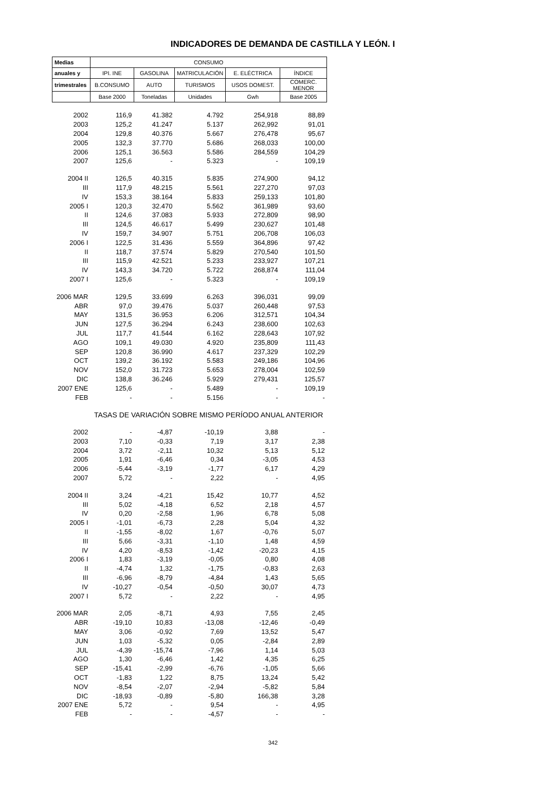INDICADORES DE DEMANDA DE CASTILLA Y LEÓN. I
| Medias | CONSUMO | | | | |
| --- | --- | --- | --- | --- | --- |
| anuales y | IPI. INE | GASOLINA | MATRICULACIÓN | E. ELÉCTRICA | ÍNDICE |
| trimestrales | B.CONSUMO | AUTO | TURISMOS | USOS DOMEST. | COMERC. MENOR |
| | Base 2000 | Toneladas | Unidades | Gwh | Base 2005 |
| 2002 | 116,9 | 41.382 | 4.792 | 254,918 | 88,89 |
| 2003 | 125,2 | 41.247 | 5.137 | 262,992 | 91,01 |
| 2004 | 129,8 | 40.376 | 5.667 | 276,478 | 95,67 |
| 2005 | 132,3 | 37.770 | 5.686 | 268,033 | 100,00 |
| 2006 | 125,1 | 36.563 | 5.586 | 284,559 | 104,29 |
| 2007 | 125,6 | - | 5.323 | - | 109,19 |
| 2004 II | 126,5 | 40.315 | 5.835 | 274,900 | 94,12 |
| III | 117,9 | 48.215 | 5.561 | 227,270 | 97,03 |
| IV | 153,3 | 38.164 | 5.833 | 259,133 | 101,80 |
| 2005 I | 120,3 | 32.470 | 5.562 | 361,989 | 93,60 |
| II | 124,6 | 37.083 | 5.933 | 272,809 | 98,90 |
| III | 124,5 | 46.617 | 5.499 | 230,627 | 101,48 |
| IV | 159,7 | 34.907 | 5.751 | 206,708 | 106,03 |
| 2006 I | 122,5 | 31.436 | 5.559 | 364,896 | 97,42 |
| II | 118,7 | 37.574 | 5.829 | 270,540 | 101,50 |
| III | 115,9 | 42.521 | 5.233 | 233,927 | 107,21 |
| IV | 143,3 | 34.720 | 5.722 | 268,874 | 111,04 |
| 2007 I | 125,6 | - | 5.323 | - | 109,19 |
| 2006 MAR | 129,5 | 33.699 | 6.263 | 396,031 | 99,09 |
| ABR | 97,0 | 39.476 | 5.037 | 260,448 | 97,53 |
| MAY | 131,5 | 36.953 | 6.206 | 312,571 | 104,34 |
| JUN | 127,5 | 36.294 | 6.243 | 238,600 | 102,63 |
| JUL | 117,7 | 41.544 | 6.162 | 228,643 | 107,92 |
| AGO | 109,1 | 49.030 | 4.920 | 235,809 | 111,43 |
| SEP | 120,8 | 36.990 | 4.617 | 237,329 | 102,29 |
| OCT | 139,2 | 36.192 | 5.583 | 249,186 | 104,96 |
| NOV | 152,0 | 31.723 | 5.653 | 278,004 | 102,59 |
| DIC | 138,8 | 36.246 | 5.929 | 279,431 | 125,57 |
| 2007 ENE | 125,6 | - | 5.489 | - | 109,19 |
| FEB | - | - | 5.156 | - | - |
| | TASAS DE VARIACIÓN SOBRE MISMO PERÍODO ANUAL ANTERIOR | | | | |
| 2002 | - | -4,87 | -10,19 | 3,88 | - |
| 2003 | 7,10 | -0,33 | 7,19 | 3,17 | 2,38 |
| 2004 | 3,72 | -2,11 | 10,32 | 5,13 | 5,12 |
| 2005 | 1,91 | -6,46 | 0,34 | -3,05 | 4,53 |
| 2006 | -5,44 | -3,19 | -1,77 | 6,17 | 4,29 |
| 2007 | 5,72 | - | 2,22 | - | 4,95 |
| 2004 II | 3,24 | -4,21 | 15,42 | 10,77 | 4,52 |
| III | 5,02 | -4,18 | 6,52 | 2,18 | 4,57 |
| IV | 0,20 | -2,58 | 1,96 | 6,78 | 5,08 |
| 2005 I | -1,01 | -6,73 | 2,28 | 5,04 | 4,32 |
| II | -1,55 | -8,02 | 1,67 | -0,76 | 5,07 |
| III | 5,66 | -3,31 | -1,10 | 1,48 | 4,59 |
| IV | 4,20 | -8,53 | -1,42 | -20,23 | 4,15 |
| 2006 I | 1,83 | -3,19 | -0,05 | 0,80 | 4,08 |
| II | -4,74 | 1,32 | -1,75 | -0,83 | 2,63 |
| III | -6,96 | -8,79 | -4,84 | 1,43 | 5,65 |
| IV | -10,27 | -0,54 | -0,50 | 30,07 | 4,73 |
| 2007 I | 5,72 | - | 2,22 | - | 4,95 |
| 2006 MAR | 2,05 | -8,71 | 4,93 | 7,55 | 2,45 |
| ABR | -19,10 | 10,83 | -13,08 | -12,46 | -0,49 |
| MAY | 3,06 | -0,92 | 7,69 | 13,52 | 5,47 |
| JUN | 1,03 | -5,32 | 0,05 | -2,84 | 2,89 |
| JUL | -4,39 | -15,74 | -7,96 | 1,14 | 5,03 |
| AGO | 1,30 | -6,46 | 1,42 | 4,35 | 6,25 |
| SEP | -15,41 | -2,99 | -6,76 | -1,05 | 5,66 |
| OCT | -1,83 | 1,22 | 8,75 | 13,24 | 5,42 |
| NOV | -8,54 | -2,07 | -2,94 | -5,82 | 5,84 |
| DIC | -18,93 | -0,89 | -5,80 | 166,38 | 3,28 |
| 2007 ENE | 5,72 | - | 9,54 | - | 4,95 |
| FEB | - | - | -4,57 | - | - |
342